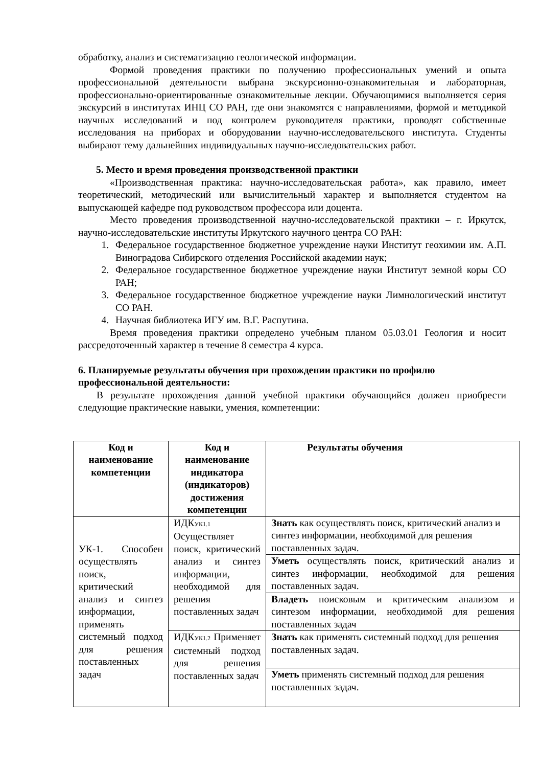обработку, анализ и систематизацию геологической информации.
Формой проведения практики по получению профессиональных умений и опыта профессиональной деятельности выбрана экскурсионно-ознакомительная и лабораторная, профессионально-ориентированные ознакомительные лекции. Обучающимися выполняется серия экскурсий в институтах ИНЦ СО РАН, где они знакомятся с направлениями, формой и методикой научных исследований и под контролем руководителя практики, проводят собственные исследования на приборах и оборудовании научно-исследовательского института. Студенты выбирают тему дальнейших индивидуальных научно-исследовательских работ.
5. Место и время проведения производственной практики
«Производственная практика: научно-исследовательская работа», как правило, имеет теоретический, методический или вычислительный характер и выполняется студентом на выпускающей кафедре под руководством профессора или доцента.
Место проведения производственной научно-исследовательской практики – г. Иркутск, научно-исследовательские институты Иркутского научного центра СО РАН:
1. Федеральное государственное бюджетное учреждение науки Институт геохимии им. А.П. Виноградова Сибирского отделения Российской академии наук;
2. Федеральное государственное бюджетное учреждение науки Институт земной коры СО РАН;
3. Федеральное государственное бюджетное учреждение науки Лимнологический институт СО РАН.
4. Научная библиотека ИГУ им. В.Г. Распутина.
Время проведения практики определено учебным планом 05.03.01 Геология и носит рассредоточенный характер в течение 8 семестра 4 курса.
6. Планируемые результаты обучения при прохождении практики по профилю профессиональной деятельности:
В результате прохождения данной учебной практики обучающийся должен приобрести следующие практические навыки, умения, компетенции:
| Код и наименование компетенции | Код и наименование индикатора (индикаторов) достижения компетенции | Результаты обучения |
| --- | --- | --- |
| УК-1. Способен осуществлять поиск, критический анализ и синтез информации, применять системный подход для решения поставленных задач | ИДК УК1.1 Осуществляет поиск, критический анализ и синтез информации, необходимой для решения поставленных задач | Знать как осуществлять поиск, критический анализ и синтез информации, необходимой для решения поставленных задач. |
| | | Уметь осуществлять поиск, критический анализ и синтез информации, необходимой для решения поставленных задач. |
| | | Владеть поисковым и критическим анализом и синтезом информации, необходимой для решения поставленных задач |
| | ИДК УК1.2 Применяет системный подход для решения поставленных задач | Знать как применять системный подход для решения поставленных задач. |
| | | Уметь применять системный подход для решения поставленных задач. |